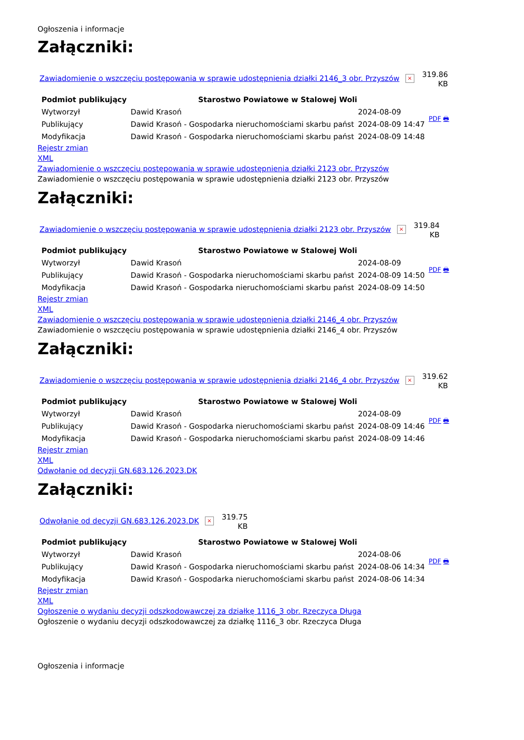Ogłoszenia i informacje
Załączniki:
Zawiadomienie o wszczęciu postępowania w sprawie udostępnienia działki 2146_3 obr. Przyszów × 319.86
KB
| Podmiot publikujący | Starostwo Powiatowe w Stalowej Woli | | PDF 🖶 |
| Wytworzył | Dawid Krasoń | 2024-08-09 | |
| Publikujący | Dawid Krasoń - Gospodarka nieruchomościami skarbu państ | 2024-08-09 14:47 | |
| Modyfikacja | Dawid Krasoń - Gospodarka nieruchomościami skarbu państ | 2024-08-09 14:48 | |
Rejestr zmian
XML
Zawiadomienie o wszczęciu postępowania w sprawie udostępnienia działki 2123 obr. Przyszów
Zawiadomienie o wszczęciu postępowania w sprawie udostępnienia działki 2123 obr. Przyszów
Załączniki:
Zawiadomienie o wszczęciu postępowania w sprawie udostępnienia działki 2123 obr. Przyszów × 319.84
KB
| Podmiot publikujący | Starostwo Powiatowe w Stalowej Woli | | PDF 🖶 |
| Wytworzył | Dawid Krasoń | 2024-08-09 | |
| Publikujący | Dawid Krasoń - Gospodarka nieruchomościami skarbu państ | 2024-08-09 14:50 | |
| Modyfikacja | Dawid Krasoń - Gospodarka nieruchomościami skarbu państ | 2024-08-09 14:50 | |
Rejestr zmian
XML
Zawiadomienie o wszczęciu postępowania w sprawie udostępnienia działki 2146_4 obr. Przyszów
Zawiadomienie o wszczęciu postępowania w sprawie udostępnienia działki 2146_4 obr. Przyszów
Załączniki:
Zawiadomienie o wszczęciu postępowania w sprawie udostępnienia działki 2146_4 obr. Przyszów × 319.62
KB
| Podmiot publikujący | Starostwo Powiatowe w Stalowej Woli | | PDF 🖶 |
| Wytworzył | Dawid Krasoń | 2024-08-09 | |
| Publikujący | Dawid Krasoń - Gospodarka nieruchomościami skarbu państ | 2024-08-09 14:46 | |
| Modyfikacja | Dawid Krasoń - Gospodarka nieruchomościami skarbu państ | 2024-08-09 14:46 | |
Rejestr zmian
XML
Odwołanie od decyzji GN.683.126.2023.DK
Załączniki:
Odwołanie od decyzji GN.683.126.2023.DK × 319.75
KB
| Podmiot publikujący | Starostwo Powiatowe w Stalowej Woli | | PDF 🖶 |
| Wytworzył | Dawid Krasoń | 2024-08-06 | |
| Publikujący | Dawid Krasoń - Gospodarka nieruchomościami skarbu państ | 2024-08-06 14:34 | |
| Modyfikacja | Dawid Krasoń - Gospodarka nieruchomościami skarbu państ | 2024-08-06 14:34 | |
Rejestr zmian
XML
Ogłoszenie o wydaniu decyzji odszkodowawczej za działkę 1116_3 obr. Rzeczyca Długa
Ogłoszenie o wydaniu decyzji odszkodowawczej za działkę 1116_3 obr. Rzeczyca Długa
Ogłoszenia i informacje